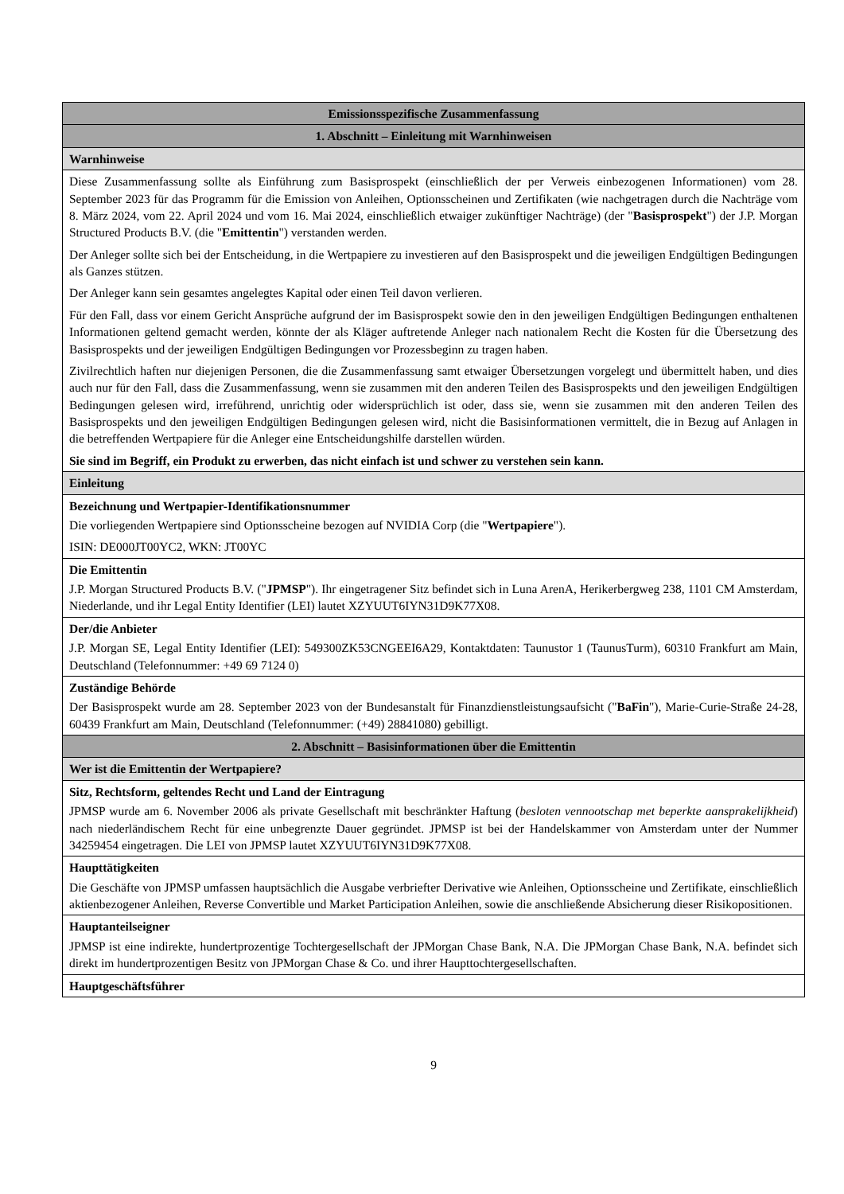| Emissionsspezifische Zusammenfassung |
| 1. Abschnitt – Einleitung mit Warnhinweisen |
| Warnhinweise |
| Diese Zusammenfassung sollte als Einführung zum Basisprospekt (einschließlich der per Verweis einbezogenen Informationen) vom 28. September 2023 für das Programm für die Emission von Anleihen, Optionsscheinen und Zertifikaten (wie nachgetragen durch die Nachträge vom 8. März 2024, vom 22. April 2024 und vom 16. Mai 2024, einschließlich etwaiger zukünftiger Nachträge) (der " Basisprospekt ") der J.P. Morgan Structured Products B.V. (die " Emittentin ") verstanden werden. Der Anleger sollte sich bei der Entscheidung, in die Wertpapiere zu investieren auf den Basisprospekt und die jeweiligen Endgültigen Bedingungen als Ganzes stützen. Der Anleger kann sein gesamtes angelegtes Kapital oder einen Teil davon verlieren. Für den Fall, dass vor einem Gericht Ansprüche aufgrund der im Basisprospekt sowie den in den jeweiligen Endgültigen Bedingungen enthaltenen Informationen geltend gemacht werden, könnte der als Kläger auftretende Anleger nach nationalem Recht die Kosten für die Übersetzung des Basisprospekts und der jeweiligen Endgültigen Bedingungen vor Prozessbeginn zu tragen haben. Zivilrechtlich haften nur diejenigen Personen, die die Zusammenfassung samt etwaiger Übersetzungen vorgelegt und übermittelt haben, und dies auch nur für den Fall, dass die Zusammenfassung, wenn sie zusammen mit den anderen Teilen des Basisprospekts und den jeweiligen Endgültigen Bedingungen gelesen wird, irreführend, unrichtig oder widersprüchlich ist oder, dass sie, wenn sie zusammen mit den anderen Teilen des Basisprospekts und den jeweiligen Endgültigen Bedingungen gelesen wird, nicht die Basisinformationen vermittelt, die in Bezug auf Anlagen in die betreffenden Wertpapiere für die Anleger eine Entscheidungshilfe darstellen würden. Sie sind im Begriff, ein Produkt zu erwerben, das nicht einfach ist und schwer zu verstehen sein kann. |
| Einleitung |
| Bezeichnung und Wertpapier-Identifikationsnummer Die vorliegenden Wertpapiere sind Optionsscheine bezogen auf NVIDIA Corp (die " Wertpapiere "). ISIN: DE000JT00YC2, WKN: JT00YC |
| Die Emittentin J.P. Morgan Structured Products B.V. (" JPMSP "). Ihr eingetragener Sitz befindet sich in Luna ArenA, Herikerbergweg 238, 1101 CM Amsterdam, Niederlande, und ihr Legal Entity Identifier (LEI) lautet XZYUUT6IYN31D9K77X08. |
| Der/die Anbieter J.P. Morgan SE, Legal Entity Identifier (LEI): 549300ZK53CNGEEI6A29, Kontaktdaten: Taunustor 1 (TaunusTurm), 60310 Frankfurt am Main, Deutschland (Telefonnummer: +49 69 7124 0) |
| Zuständige Behörde Der Basisprospekt wurde am 28. September 2023 von der Bundesanstalt für Finanzdienstleistungsaufsicht (" BaFin "), Marie-Curie-Straße 24-28, 60439 Frankfurt am Main, Deutschland (Telefonnummer: (+49) 28841080) gebilligt. |
| 2. Abschnitt – Basisinformationen über die Emittentin |
| Wer ist die Emittentin der Wertpapiere? |
| Sitz, Rechtsform, geltendes Recht und Land der Eintragung JPMSP wurde am 6. November 2006 als private Gesellschaft mit beschränkter Haftung ( besloten vennootschap met beperkte aansprakelijkheid ) nach niederländischem Recht für eine unbegrenzte Dauer gegründet. JPMSP ist bei der Handelskammer von Amsterdam unter der Nummer 34259454 eingetragen. Die LEI von JPMSP lautet XZYUUT6IYN31D9K77X08. |
| Haupttätigkeiten Die Geschäfte von JPMSP umfassen hauptsächlich die Ausgabe verbriefter Derivative wie Anleihen, Optionsscheine und Zertifikate, einschließlich aktienbezogener Anleihen, Reverse Convertible und Market Participation Anleihen, sowie die anschließende Absicherung dieser Risikopositionen. |
| Hauptanteilseigner JPMSP ist eine indirekte, hundertprozentige Tochtergesellschaft der JPMorgan Chase Bank, N.A. Die JPMorgan Chase Bank, N.A. befindet sich direkt im hundertprozentigen Besitz von JPMorgan Chase & Co. und ihrer Haupttochtergesellschaften. |
| Hauptgeschäftsführer |
9